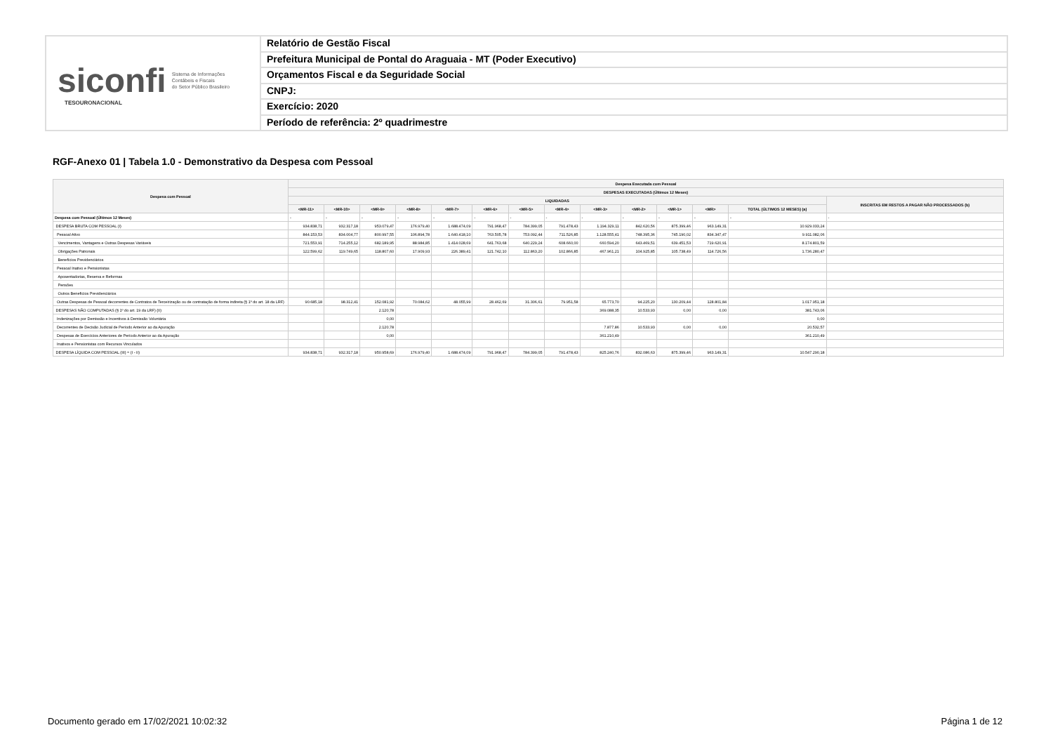siconfi Sistema de Informações
Contábeis e Fiscais
do Setor Público Brasileiro
TESOURONACIONAL
Relatório de Gestão Fiscal
Prefeitura Municipal de Pontal do Araguaia - MT (Poder Executivo)
Orçamentos Fiscal e da Seguridade Social
CNPJ:
Exercício: 2020
Período de referência: 2º quadrimestre
RGF-Anexo 01 | Tabela 1.0 - Demonstrativo da Despesa com Pessoal
| Despesa com Pessoal | Despesa Executada com Pessoal | | | | | | | | | | | | | |
| --- | --- | --- | --- | --- | --- | --- | --- | --- | --- | --- | --- | --- | --- | --- |
| | DESPESAS EXECUTADAS (Últimos 12 Meses) | | | | | | | | | | | | | |
| | LIQUIDADAS | | | | | | | | | | | | | INSCRITAS EM RESTOS A PAGAR NÃO PROCESSADOS (b) |
| | <MR-11> | <MR-10> | <MR-9> | <MR-8> | <MR-7> | <MR-6> | <MR-5> | <MR-4> | <MR-3> | <MR-2> | <MR-1> | <MR> | TOTAL (ÚLTIMOS 12 MESES) (a) | |
| Despesa com Pessoal (Últimos 12 Meses) | - | - | - | - | - | - | - | - | - | - | - | - | - | - |
| DESPESA BRUTA COM PESSOAL (I) | 934.838,71 | 932.317,18 | 953.079,47 | 176.979,40 | 1.688.474,09 | 791.968,47 | 784.399,05 | 791.478,43 | 1.194.329,11 | 842.620,56 | 875.399,46 | 963.149,31 | 10.929.033,24 | |
| Pessoal Ativo | 844.153,53 | 834.004,77 | 800.997,55 | 106.894,78 | 1.640.418,10 | 763.505,78 | 753.092,44 | 711.526,85 | 1.128.555,41 | 748.395,36 | 745.190,02 | 834.347,47 | 9.911.082,06 | |
| Vencimentos, Vantagens e Outras Despesas Variáveis | 721.553,91 | 714.255,12 | 682.189,95 | 88.984,85 | 1.414.028,69 | 641.763,68 | 640.229,24 | 608.660,00 | 660.594,20 | 643.469,51 | 639.451,53 | 719.620,91 | 8.174.801,59 | |
| Obrigações Patronais | 122.599,62 | 119.749,65 | 118.807,60 | 17.909,93 | 226.389,41 | 121.742,10 | 112.863,20 | 102.866,85 | 467.961,21 | 104.925,85 | 105.738,49 | 114.726,56 | 1.736.280,47 | |
| Benefícios Previdenciários | | | | | | | | | | | | | | |
| Pessoal Inativo e Pensionistas | | | | | | | | | | | | | | |
| Aposentadorias, Reserva e Reformas | | | | | | | | | | | | | | |
| Pensões | | | | | | | | | | | | | | |
| Outros Benefícios Previdenciários | | | | | | | | | | | | | | |
| Outras Despesas de Pessoal decorrentes de Contratos de Terceirização ou de contratação de forma indireta (§ 1º do art. 18 da LRF) | 90.685,18 | 98.312,41 | 152.081,92 | 70.084,62 | 48.055,99 | 28.462,69 | 31.306,61 | 79.951,58 | 65.773,70 | 94.225,20 | 130.209,44 | 128.801,84 | 1.017.951,18 | |
| DESPESAS NÃO COMPUTADAS (§ 1º do art. 19 da LRF) (II) | | | 2.120,78 | | | | | | 369.088,35 | 10.533,93 | 0,00 | 0,00 | 381.743,06 | |
| Indenizações por Demissão e Incentivos à Demissão Voluntária | | | 0,00 | | | | | | | | | | 0,00 | |
| Decorrentes de Decisão Judicial de Período Anterior ao da Apuração | | | 2.120,78 | | | | | | 7.877,86 | 10.533,93 | 0,00 | 0,00 | 20.532,57 | |
| Despesas de Exercícios Anteriores de Período Anterior ao da Apuração | | | 0,00 | | | | | | 361.210,49 | | | | 361.210,49 | |
| Inativos e Pensionistas com Recursos Vinculados | | | | | | | | | | | | | | |
| DESPESA LÍQUIDA COM PESSOAL (III) = (I - II) | 934.838,71 | 932.317,18 | 950.958,69 | 176.979,40 | 1.688.474,09 | 791.968,47 | 784.399,05 | 791.478,43 | 825.240,76 | 832.086,63 | 875.399,46 | 963.149,31 | 10.547.290,18 | |
Documento gerado em 17/02/2021 10:02:32
Página 1 de 12